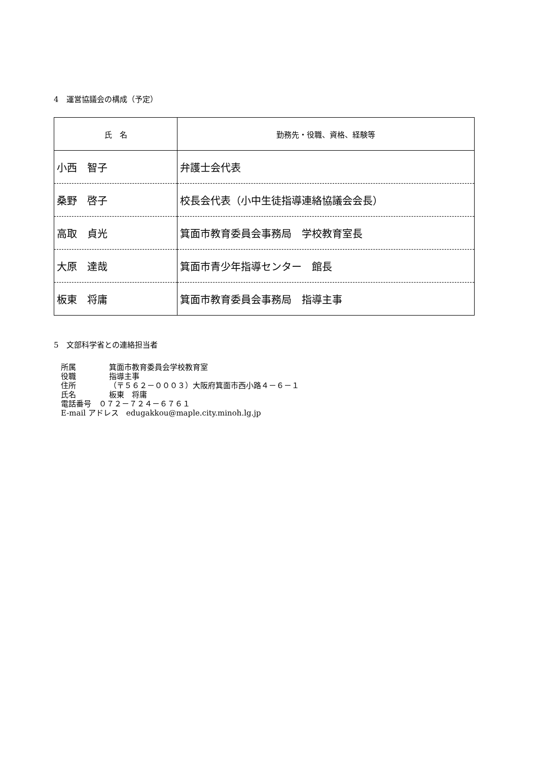4　運営協議会の構成（予定）
| 氏 名 | 勤務先・役職、資格、経験等 |
| --- | --- |
| 小西 智子 | 弁護士会代表 |
| 桑野 啓子 | 校長会代表（小中生徒指導連絡協議会会長） |
| 高取 貞光 | 箕面市教育委員会事務局 学校教育室長 |
| 大原 達哉 | 箕面市青少年指導センター 館長 |
| 板東 将庸 | 箕面市教育委員会事務局 指導主事 |
5　文部科学省との連絡担当者
所属 箕面市教育委員会学校教育室
役職 指導主事
住所 （〒５６２－０００３）大阪府箕面市西小路４－６－１
氏名 板東　将庸
電話番号　０７２－７２４－６７６１
E-mail アドレス　edugakkou@maple.city.minoh.lg.jp